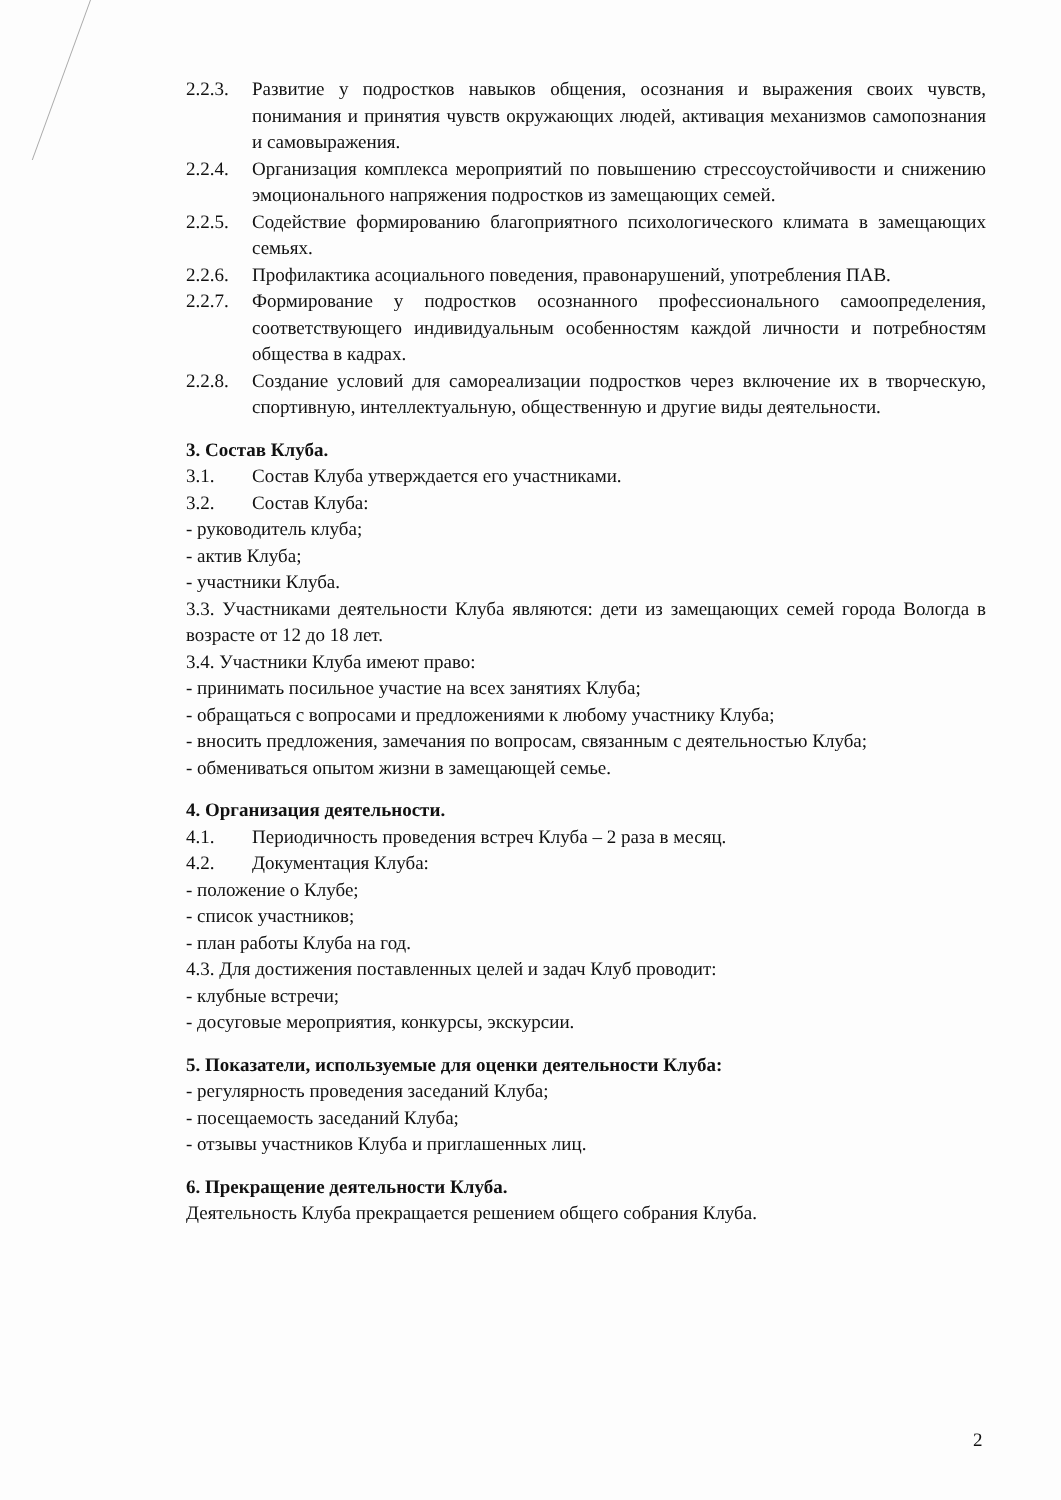2.2.3. Развитие у подростков навыков общения, осознания и выражения своих чувств, понимания и принятия чувств окружающих людей, активация механизмов самопознания и самовыражения.
2.2.4. Организация комплекса мероприятий по повышению стрессоустойчивости и снижению эмоционального напряжения подростков из замещающих семей.
2.2.5. Содействие формированию благоприятного психологического климата в замещающих семьях.
2.2.6. Профилактика асоциального поведения, правонарушений, употребления ПАВ.
2.2.7. Формирование у подростков осознанного профессионального самоопределения, соответствующего индивидуальным особенностям каждой личности и потребностям общества в кадрах.
2.2.8. Создание условий для самореализации подростков через включение их в творческую, спортивную, интеллектуальную, общественную и другие виды деятельности.
3. Состав Клуба.
3.1. Состав Клуба утверждается его участниками.
3.2. Состав Клуба:
- руководитель клуба;
- актив Клуба;
- участники Клуба.
3.3. Участниками деятельности Клуба являются: дети из замещающих семей города Вологда в возрасте от 12 до 18 лет.
3.4. Участники Клуба имеют право:
- принимать посильное участие на всех занятиях Клуба;
- обращаться с вопросами и предложениями к любому участнику Клуба;
- вносить предложения, замечания по вопросам, связанным с деятельностью Клуба;
- обмениваться опытом жизни в замещающей семье.
4. Организация деятельности.
4.1. Периодичность проведения встреч Клуба – 2 раза в месяц.
4.2. Документация Клуба:
- положение о Клубе;
- список участников;
- план работы Клуба на год.
4.3. Для достижения поставленных целей и задач Клуб проводит:
- клубные встречи;
- досуговые мероприятия, конкурсы, экскурсии.
5. Показатели, используемые для оценки деятельности Клуба:
- регулярность проведения заседаний Клуба;
- посещаемость заседаний Клуба;
- отзывы участников Клуба и приглашенных лиц.
6. Прекращение деятельности Клуба.
Деятельность Клуба прекращается решением общего собрания Клуба.
2